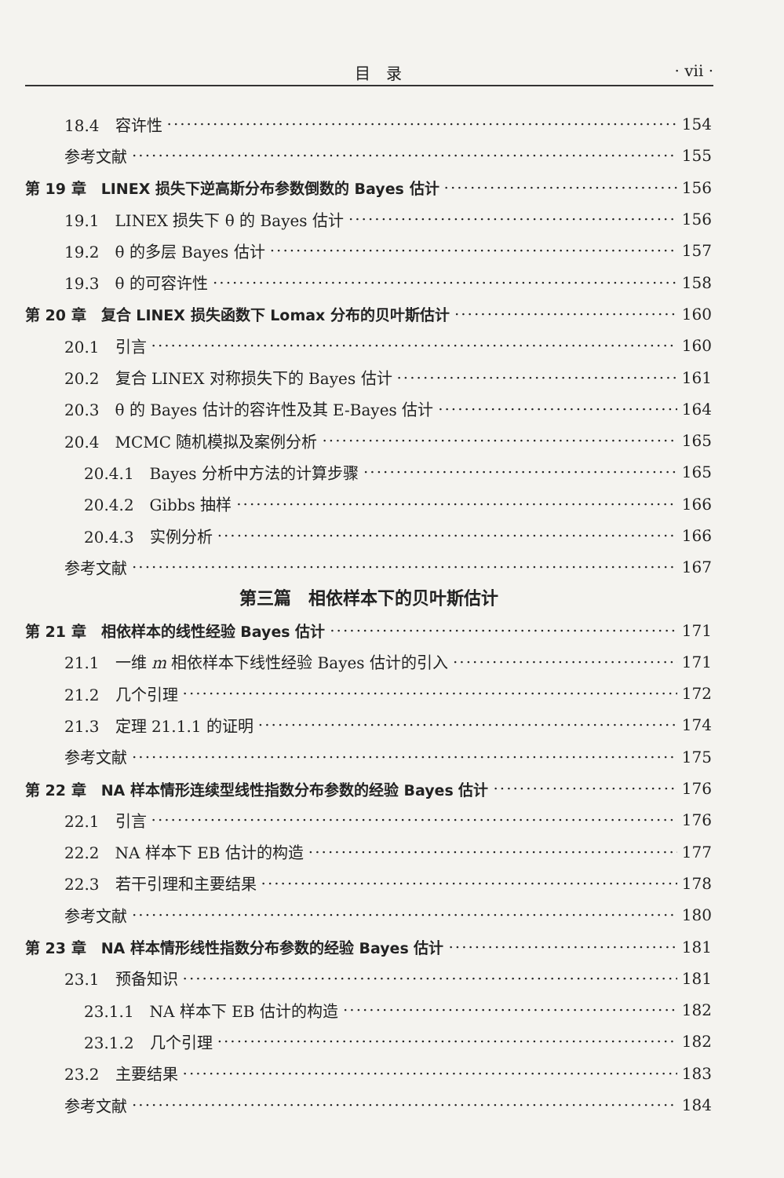目　录 · vii ·
18.4　容许性 154
参考文献 155
第 19 章　LINEX 损失下逆高斯分布参数倒数的 Bayes 估计 156
19.1　LINEX 损失下 θ 的 Bayes 估计 156
19.2　θ 的多层 Bayes 估计 157
19.3　θ 的可容许性 158
第 20 章　复合 LINEX 损失函数下 Lomax 分布的贝叶斯估计 160
20.1　引言 160
20.2　复合 LINEX 对称损失下的 Bayes 估计 161
20.3　θ 的 Bayes 估计的容许性及其 E-Bayes 估计 164
20.4　MCMC 随机模拟及案例分析 165
20.4.1　Bayes 分析中方法的计算步骤 165
20.4.2　Gibbs 抽样 166
20.4.3　实例分析 166
参考文献 167
第三篇　相依样本下的贝叶斯估计
第 21 章　相依样本的线性经验 Bayes 估计 171
21.1　一维 m 相依样本下线性经验 Bayes 估计的引入 171
21.2　几个引理 172
21.3　定理 21.1.1 的证明 174
参考文献 175
第 22 章　NA 样本情形连续型线性指数分布参数的经验 Bayes 估计 176
22.1　引言 176
22.2　NA 样本下 EB 估计的构造 177
22.3　若干引理和主要结果 178
参考文献 180
第 23 章　NA 样本情形线性指数分布参数的经验 Bayes 估计 181
23.1　预备知识 181
23.1.1　NA 样本下 EB 估计的构造 182
23.1.2　几个引理 182
23.2　主要结果 183
参考文献 184